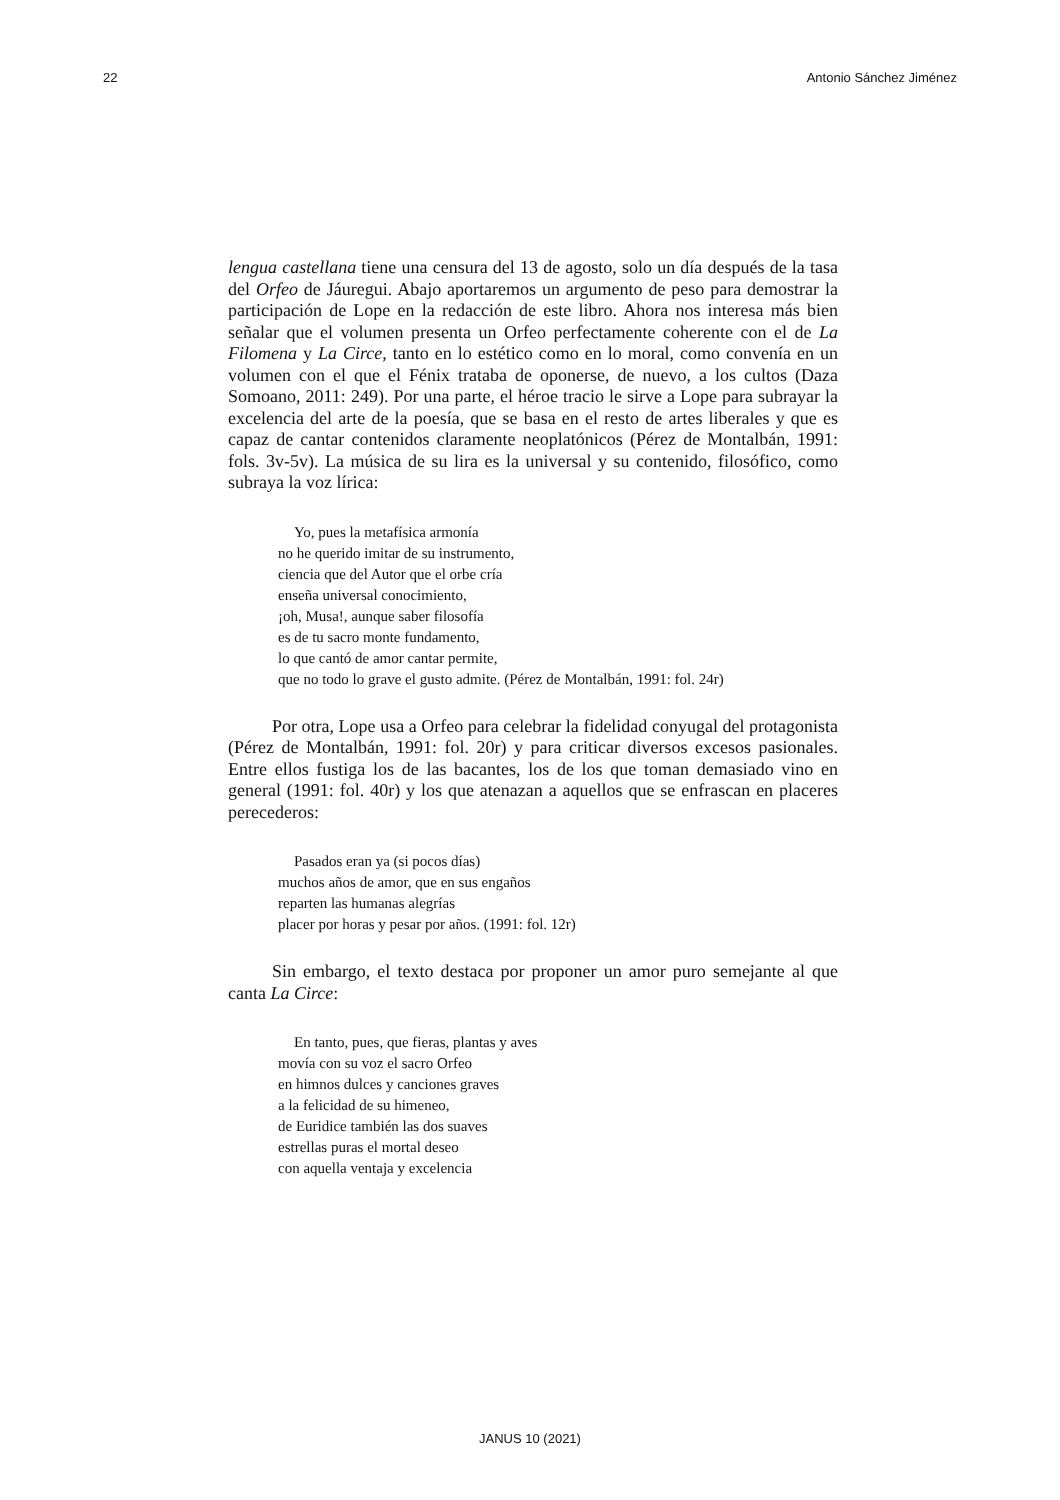22 Antonio Sánchez Jiménez
lengua castellana tiene una censura del 13 de agosto, solo un día después de la tasa del Orfeo de Jáuregui. Abajo aportaremos un argumento de peso para demostrar la participación de Lope en la redacción de este libro. Ahora nos interesa más bien señalar que el volumen presenta un Orfeo perfectamente coherente con el de La Filomena y La Circe, tanto en lo estético como en lo moral, como convenía en un volumen con el que el Fénix trataba de oponerse, de nuevo, a los cultos (Daza Somoano, 2011: 249). Por una parte, el héroe tracio le sirve a Lope para subrayar la excelencia del arte de la poesía, que se basa en el resto de artes liberales y que es capaz de cantar contenidos claramente neoplatónicos (Pérez de Montalbán, 1991: fols. 3v-5v). La música de su lira es la universal y su contenido, filosófico, como subraya la voz lírica:
Yo, pues la metafísica armonía
no he querido imitar de su instrumento,
ciencia que del Autor que el orbe cría
enseña universal conocimiento,
¡oh, Musa!, aunque saber filosofía
es de tu sacro monte fundamento,
lo que cantó de amor cantar permite,
que no todo lo grave el gusto admite. (Pérez de Montalbán, 1991: fol. 24r)
Por otra, Lope usa a Orfeo para celebrar la fidelidad conyugal del protagonista (Pérez de Montalbán, 1991: fol. 20r) y para criticar diversos excesos pasionales. Entre ellos fustiga los de las bacantes, los de los que toman demasiado vino en general (1991: fol. 40r) y los que atenazan a aquellos que se enfrascan en placeres perecederos:
Pasados eran ya (si pocos días)
muchos años de amor, que en sus engaños
reparten las humanas alegrías
placer por horas y pesar por años. (1991: fol. 12r)
Sin embargo, el texto destaca por proponer un amor puro semejante al que canta La Circe:
En tanto, pues, que fieras, plantas y aves
movía con su voz el sacro Orfeo
en himnos dulces y canciones graves
a la felicidad de su himeneo,
de Euridice también las dos suaves
estrellas puras el mortal deseo
con aquella ventaja y excelencia
JANUS 10 (2021)